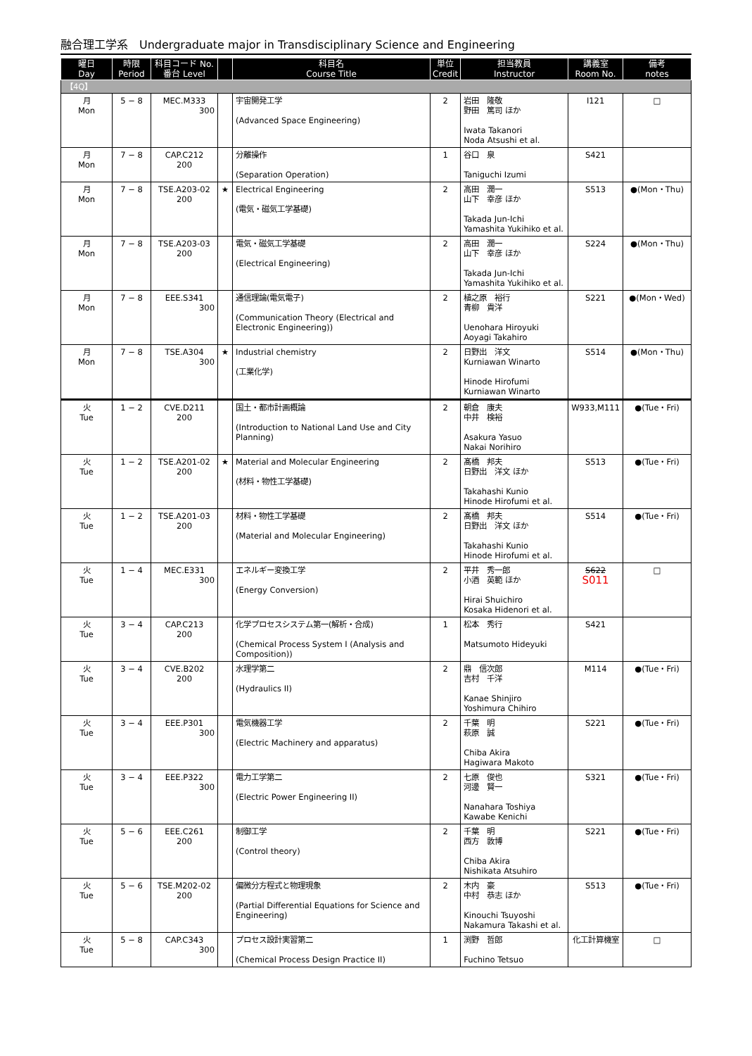融合理工学系　Undergraduate major in Transdisciplinary Science and Engineering
| 曜日 Day | 時限 Period | 科目コード No. 番台 Level | | 科目名 Course Title | 単位 Credit | 担当教員 Instructor | 講義室 Room No. | 備考 notes |
| --- | --- | --- | --- | --- | --- | --- | --- | --- |
| 【4Q】 | | | | | | | | |
| 月 Mon | 5 − 8 | MEC.M333 300 | | 宇宙開発工学 (Advanced Space Engineering) | 2 | 岩田 隆敬 野田 篤司 ほか Iwata Takanori Noda Atsushi et al. | I121 | □ |
| 月 Mon | 7 − 8 | CAP.C212 200 | | 分離操作 (Separation Operation) | 1 | 谷口 泉 Taniguchi Izumi | S421 | |
| 月 Mon | 7 − 8 | TSE.A203-02 200 | ★ | Electrical Engineering (電気・磁気工学基礎) | 2 | 高田 潤一 山下 幸彦 ほか Takada Jun-Ichi Yamashita Yukihiko et al. | S513 | ●(Mon・Thu) |
| 月 Mon | 7 − 8 | TSE.A203-03 200 | | 電気・磁気工学基礎 (Electrical Engineering) | 2 | 高田 潤一 山下 幸彦 ほか Takada Jun-Ichi Yamashita Yukihiko et al. | S224 | ●(Mon・Thu) |
| 月 Mon | 7 − 8 | EEE.S341 300 | | 通信理論(電気電子) (Communication Theory (Electrical and Electronic Engineering)) | 2 | 植之原 裕行 青柳 貴洋 Uenohara Hiroyuki Aoyagi Takahiro | S221 | ●(Mon・Wed) |
| 月 Mon | 7 − 8 | TSE.A304 300 | ★ | Industrial chemistry (工業化学) | 2 | 日野出 洋文 Kurniawan Winarto Hinode Hirofumi Kurniawan Winarto | S514 | ●(Mon・Thu) |
| 火 Tue | 1 − 2 | CVE.D211 200 | | 国土・都市計画概論 (Introduction to National Land Use and City Planning) | 2 | 朝倉 康夫 中井 検裕 Asakura Yasuo Nakai Norihiro | W933,M111 | ●(Tue・Fri) |
| 火 Tue | 1 − 2 | TSE.A201-02 200 | ★ | Material and Molecular Engineering (材料・物性工学基礎) | 2 | 髙橋 邦夫 日野出 洋文 ほか Takahashi Kunio Hinode Hirofumi et al. | S513 | ●(Tue・Fri) |
| 火 Tue | 1 − 2 | TSE.A201-03 200 | | 材料・物性工学基礎 (Material and Molecular Engineering) | 2 | 髙橋 邦夫 日野出 洋文 ほか Takahashi Kunio Hinode Hirofumi et al. | S514 | ●(Tue・Fri) |
| 火 Tue | 1 − 4 | MEC.E331 300 | | エネルギー変換工学 (Energy Conversion) | 2 | 平井 秀一郎 小酒 英範 ほか Hirai Shuichiro Kosaka Hidenori et al. | S622 S011 | □ |
| 火 Tue | 3 − 4 | CAP.C213 200 | | 化学プロセスシステム第一(解析・合成) (Chemical Process System I (Analysis and Composition)) | 1 | 松本 秀行 Matsumoto Hideyuki | S421 | |
| 火 Tue | 3 − 4 | CVE.B202 200 | | 水理学第二 (Hydraulics II) | 2 | 鼎 信次郎 吉村 千洋 Kanae Shinjiro Yoshimura Chihiro | M114 | ●(Tue・Fri) |
| 火 Tue | 3 − 4 | EEE.P301 300 | | 電気機器工学 (Electric Machinery and apparatus) | 2 | 千葉 明 萩原 誠 Chiba Akira Hagiwara Makoto | S221 | ●(Tue・Fri) |
| 火 Tue | 3 − 4 | EEE.P322 300 | | 電力工学第二 (Electric Power Engineering II) | 2 | 七原 俊也 河邊 賢一 Nanahara Toshiya Kawabe Kenichi | S321 | ●(Tue・Fri) |
| 火 Tue | 5 − 6 | EEE.C261 200 | | 制御工学 (Control theory) | 2 | 千葉 明 西方 敦博 Chiba Akira Nishikata Atsuhiro | S221 | ●(Tue・Fri) |
| 火 Tue | 5 − 6 | TSE.M202-02 200 | | 偏微分方程式と物理現象 (Partial Differential Equations for Science and Engineering) | 2 | 木内 豪 中村 恭志 ほか Kinouchi Tsuyoshi Nakamura Takashi et al. | S513 | ●(Tue・Fri) |
| 火 Tue | 5 − 8 | CAP.C343 300 | | プロセス設計実習第二 (Chemical Process Design Practice II) | 1 | 渕野 哲郎 Fuchino Tetsuo | 化工計算機室 | □ |